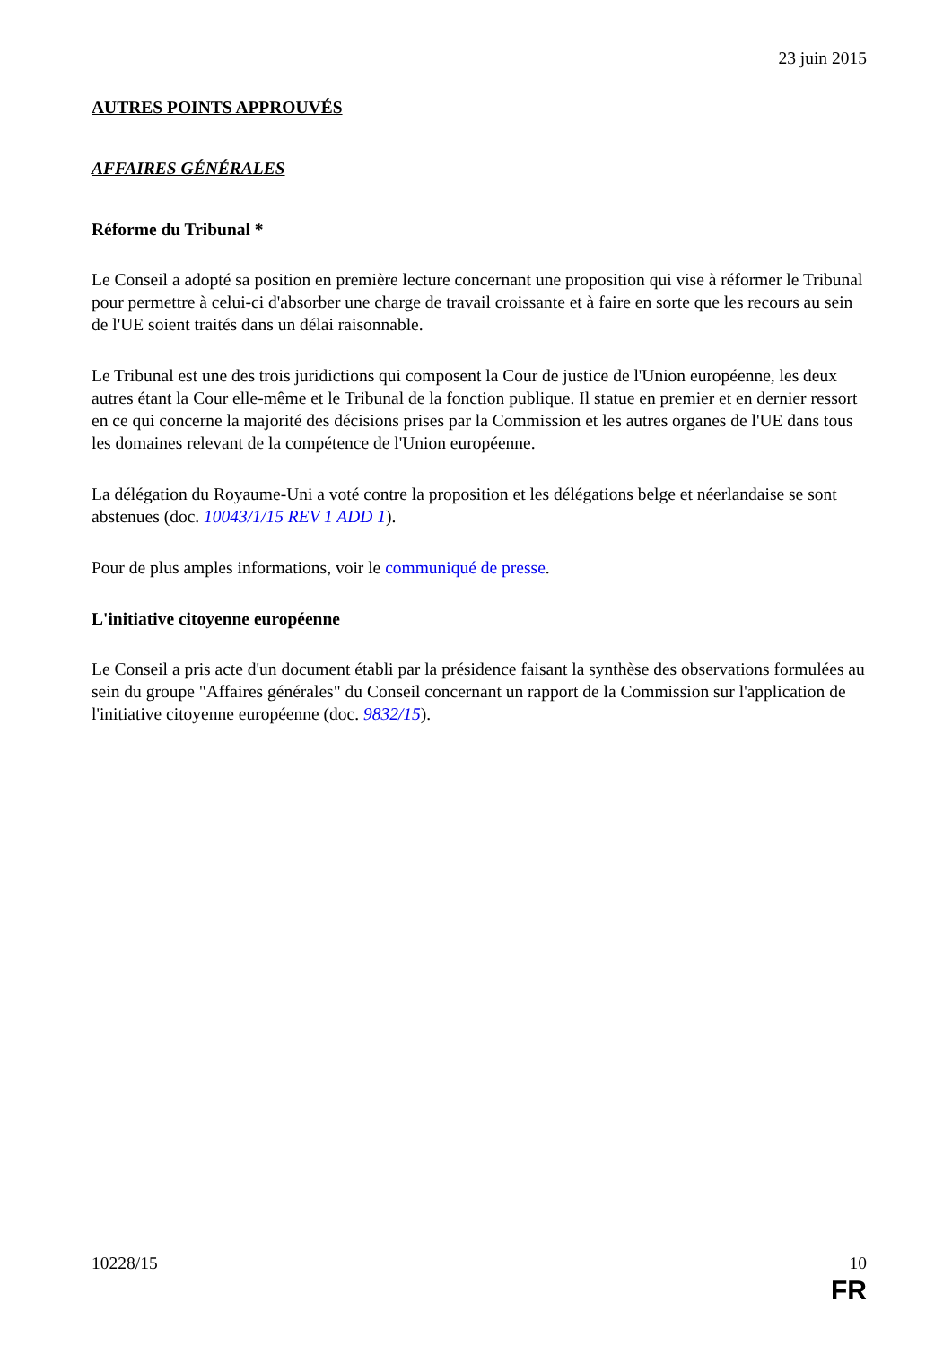23 juin 2015
AUTRES POINTS APPROUVÉS
AFFAIRES GÉNÉRALES
Réforme du Tribunal *
Le Conseil a adopté sa position en première lecture concernant une proposition qui vise à réformer le Tribunal pour permettre à celui-ci d'absorber une charge de travail croissante et à faire en sorte que les recours au sein de l'UE soient traités dans un délai raisonnable.
Le Tribunal est une des trois juridictions qui composent la Cour de justice de l'Union européenne, les deux autres étant la Cour elle-même et le Tribunal de la fonction publique. Il statue en premier et en dernier ressort en ce qui concerne la majorité des décisions prises par la Commission et les autres organes de l'UE dans tous les domaines relevant de la compétence de l'Union européenne.
La délégation du Royaume-Uni a voté contre la proposition et les délégations belge et néerlandaise se sont abstenues (doc. 10043/1/15 REV 1 ADD 1).
Pour de plus amples informations, voir le communiqué de presse.
L'initiative citoyenne européenne
Le Conseil a pris acte d'un document établi par la présidence faisant la synthèse des observations formulées au sein du groupe "Affaires générales" du Conseil concernant un rapport de la Commission sur l'application de l'initiative citoyenne européenne (doc. 9832/15).
10228/15 10
FR